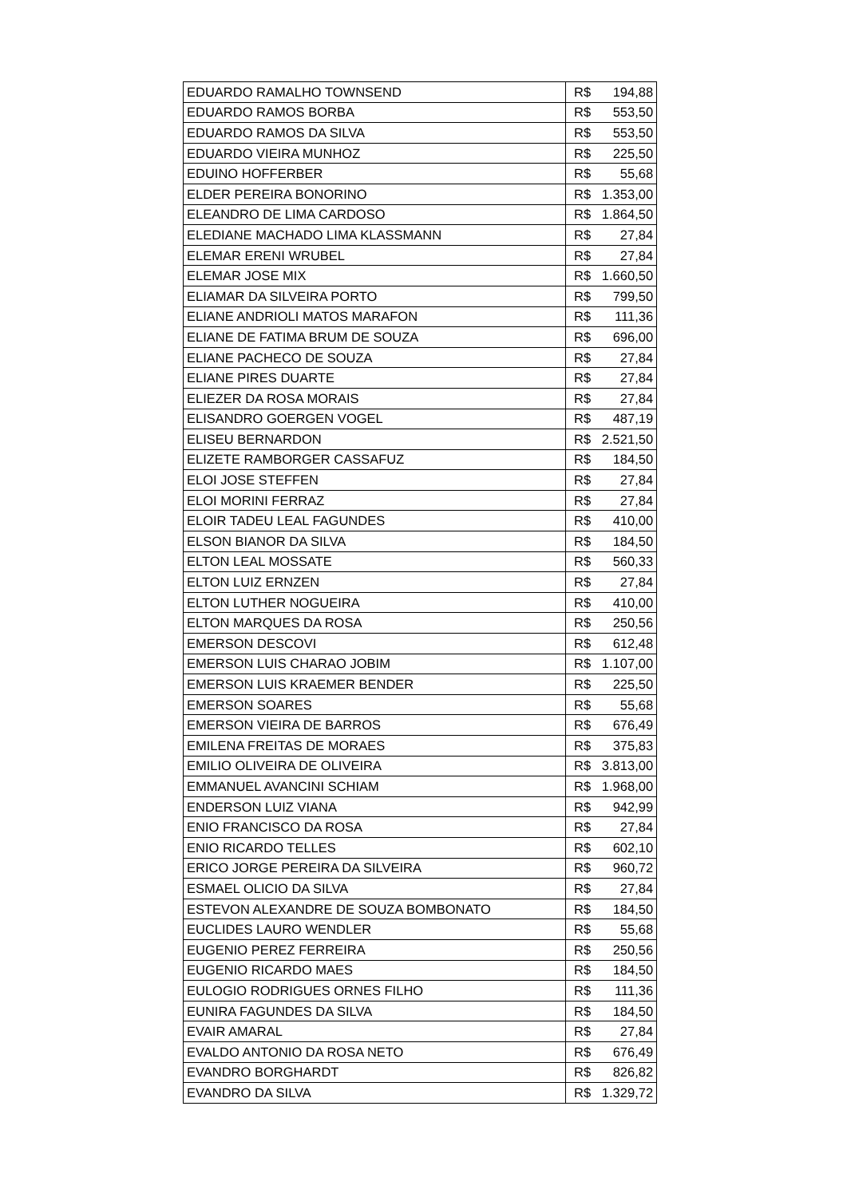| EDUARDO RAMALHO TOWNSEND | R$ | 194,88 |
| EDUARDO RAMOS BORBA | R$ | 553,50 |
| EDUARDO RAMOS DA SILVA | R$ | 553,50 |
| EDUARDO VIEIRA MUNHOZ | R$ | 225,50 |
| EDUINO HOFFERBER | R$ | 55,68 |
| ELDER PEREIRA BONORINO | R$ | 1.353,00 |
| ELEANDRO DE LIMA CARDOSO | R$ | 1.864,50 |
| ELEDIANE MACHADO LIMA KLASSMANN | R$ | 27,84 |
| ELEMAR ERENI WRUBEL | R$ | 27,84 |
| ELEMAR JOSE MIX | R$ | 1.660,50 |
| ELIAMAR DA SILVEIRA PORTO | R$ | 799,50 |
| ELIANE ANDRIOLI MATOS MARAFON | R$ | 111,36 |
| ELIANE DE FATIMA BRUM DE SOUZA | R$ | 696,00 |
| ELIANE PACHECO DE SOUZA | R$ | 27,84 |
| ELIANE PIRES DUARTE | R$ | 27,84 |
| ELIEZER DA ROSA MORAIS | R$ | 27,84 |
| ELISANDRO GOERGEN VOGEL | R$ | 487,19 |
| ELISEU BERNARDON | R$ | 2.521,50 |
| ELIZETE RAMBORGER CASSAFUZ | R$ | 184,50 |
| ELOI JOSE STEFFEN | R$ | 27,84 |
| ELOI MORINI FERRAZ | R$ | 27,84 |
| ELOIR TADEU LEAL FAGUNDES | R$ | 410,00 |
| ELSON BIANOR DA SILVA | R$ | 184,50 |
| ELTON LEAL MOSSATE | R$ | 560,33 |
| ELTON LUIZ ERNZEN | R$ | 27,84 |
| ELTON LUTHER NOGUEIRA | R$ | 410,00 |
| ELTON MARQUES DA ROSA | R$ | 250,56 |
| EMERSON DESCOVI | R$ | 612,48 |
| EMERSON LUIS CHARAO JOBIM | R$ | 1.107,00 |
| EMERSON LUIS KRAEMER BENDER | R$ | 225,50 |
| EMERSON SOARES | R$ | 55,68 |
| EMERSON VIEIRA DE BARROS | R$ | 676,49 |
| EMILENA FREITAS DE MORAES | R$ | 375,83 |
| EMILIO OLIVEIRA DE OLIVEIRA | R$ | 3.813,00 |
| EMMANUEL AVANCINI SCHIAM | R$ | 1.968,00 |
| ENDERSON LUIZ VIANA | R$ | 942,99 |
| ENIO FRANCISCO DA ROSA | R$ | 27,84 |
| ENIO RICARDO TELLES | R$ | 602,10 |
| ERICO JORGE PEREIRA DA SILVEIRA | R$ | 960,72 |
| ESMAEL OLICIO DA SILVA | R$ | 27,84 |
| ESTEVON ALEXANDRE DE SOUZA BOMBONATO | R$ | 184,50 |
| EUCLIDES LAURO WENDLER | R$ | 55,68 |
| EUGENIO PEREZ FERREIRA | R$ | 250,56 |
| EUGENIO RICARDO MAES | R$ | 184,50 |
| EULOGIO RODRIGUES ORNES FILHO | R$ | 111,36 |
| EUNIRA FAGUNDES DA SILVA | R$ | 184,50 |
| EVAIR AMARAL | R$ | 27,84 |
| EVALDO ANTONIO DA ROSA NETO | R$ | 676,49 |
| EVANDRO BORGHARDT | R$ | 826,82 |
| EVANDRO DA SILVA | R$ | 1.329,72 |